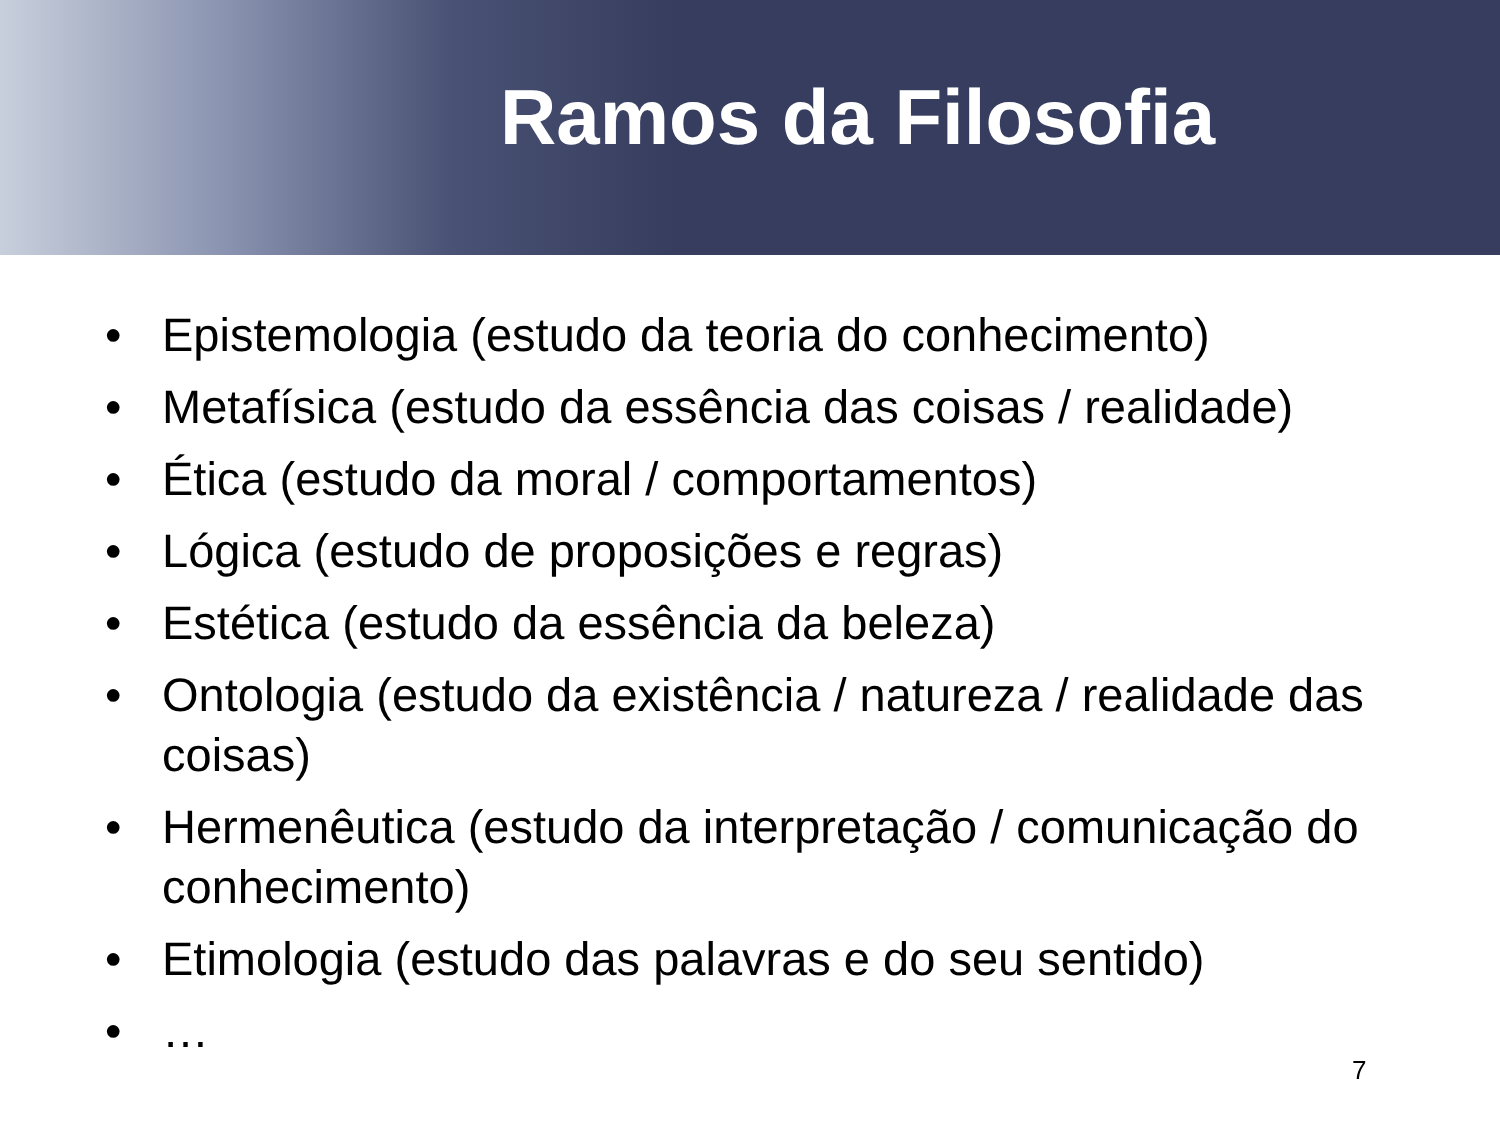Ramos da Filosofia
• Epistemologia (estudo da teoria do conhecimento)
• Metafísica (estudo da essência das coisas / realidade)
• Ética (estudo da moral / comportamentos)
• Lógica (estudo de proposições e regras)
• Estética (estudo da essência da beleza)
• Ontologia (estudo da existência / natureza / realidade das coisas)
• Hermenêutica (estudo da interpretação / comunicação do conhecimento)
• Etimologia (estudo das palavras e do seu sentido)
• …
7